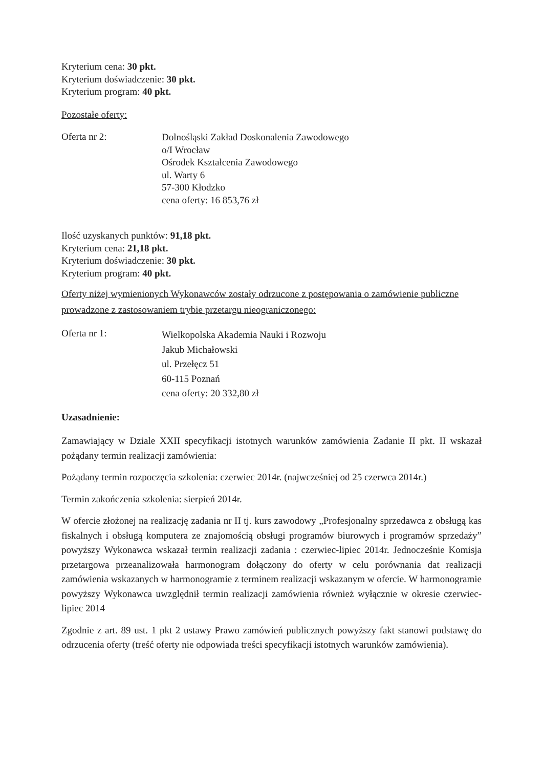Kryterium cena: 30 pkt.
Kryterium doświadczenie: 30 pkt.
Kryterium program: 40 pkt.
Pozostałe oferty:
Oferta nr 2:
Dolnośląski Zakład Doskonalenia Zawodowego
o/I Wrocław
Ośrodek Kształcenia Zawodowego
ul. Warty 6
57-300 Kłodzko
cena oferty: 16 853,76 zł
Ilość uzyskanych punktów: 91,18 pkt.
Kryterium cena: 21,18 pkt.
Kryterium doświadczenie: 30 pkt.
Kryterium program: 40 pkt.
Oferty niżej wymienionych Wykonawców zostały odrzucone z postępowania o zamówienie publiczne prowadzone z zastosowaniem trybie przetargu nieograniczonego:
Oferta nr 1:
Wielkopolska Akademia Nauki i Rozwoju
Jakub Michałowski
ul. Przełęcz 51
60-115 Poznań
cena oferty: 20 332,80 zł
Uzasadnienie:
Zamawiający w Dziale XXII specyfikacji istotnych warunków zamówienia Zadanie II pkt. II wskazał pożądany termin realizacji zamówienia:
Pożądany termin rozpoczęcia szkolenia: czerwiec 2014r. (najwcześniej od 25 czerwca 2014r.)
Termin zakończenia szkolenia: sierpień 2014r.
W ofercie złożonej na realizację zadania nr II tj. kurs zawodowy „Profesjonalny sprzedawca z obsługą kas fiskalnych i obsługą komputera ze znajomością obsługi programów biurowych i programów sprzedaży” powyższy Wykonawca wskazał termin realizacji zadania : czerwiec-lipiec 2014r. Jednocześnie Komisja przetargowa przeanalizowała harmonogram dołączony do oferty w celu porównania dat realizacji zamówienia wskazanych w harmonogramie z terminem realizacji wskazanym w ofercie. W harmonogramie powyższy Wykonawca uwzględnił termin realizacji zamówienia również wyłącznie w okresie czerwiec-lipiec 2014
Zgodnie z art. 89 ust. 1 pkt 2 ustawy Prawo zamówień publicznych powyższy fakt stanowi podstawę do odrzucenia oferty (treść oferty nie odpowiada treści specyfikacji istotnych warunków zamówienia).